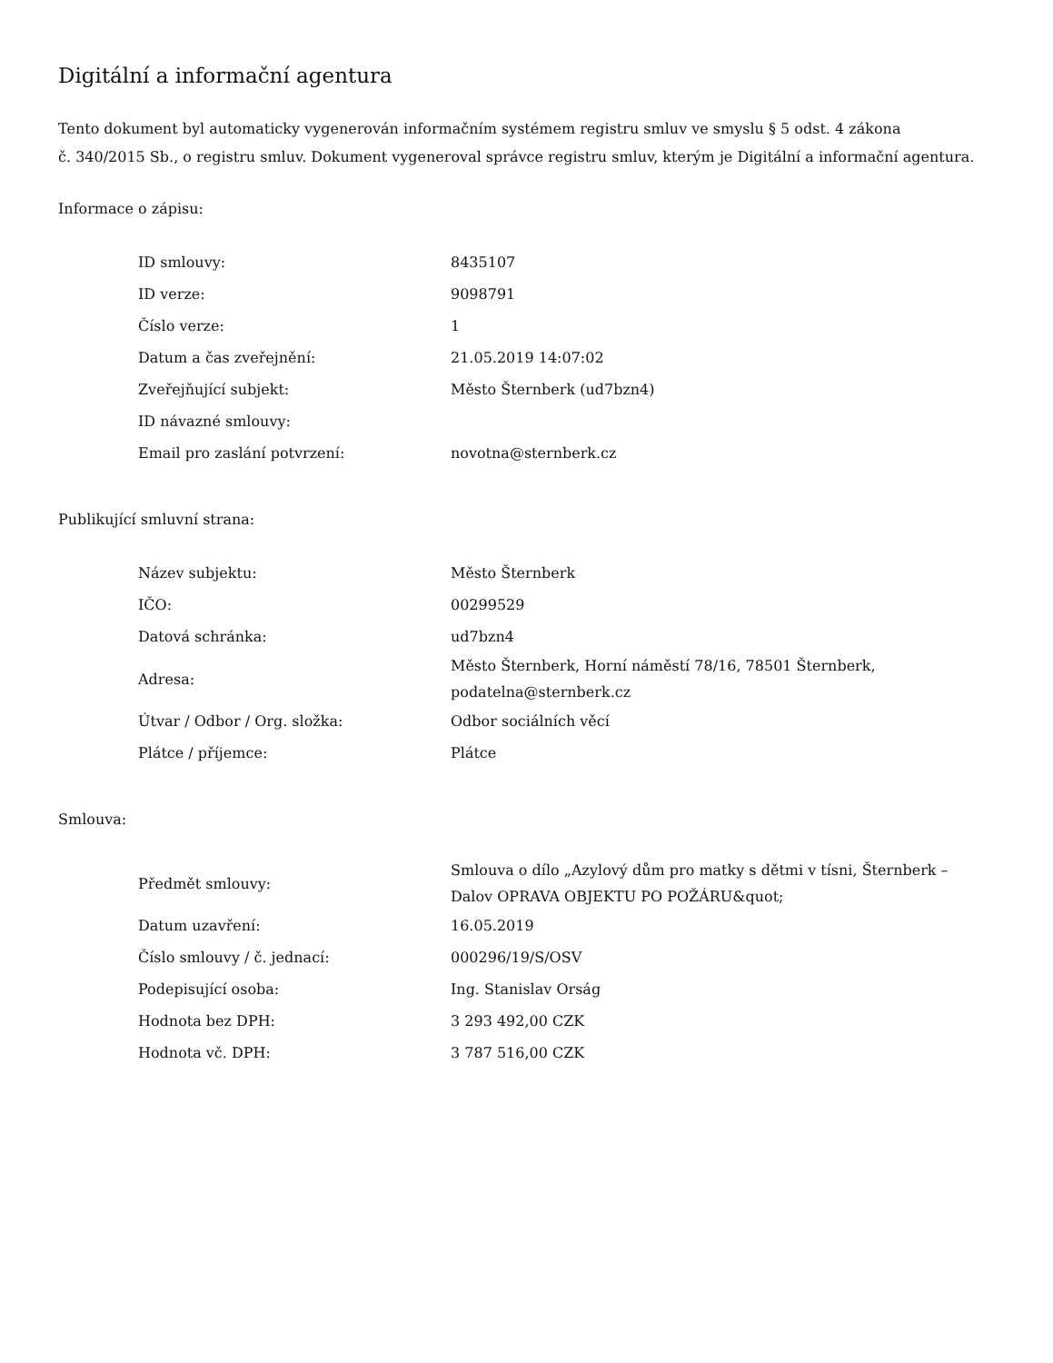Digitální a informační agentura
Tento dokument byl automaticky vygenerován informačním systémem registru smluv ve smyslu § 5 odst. 4 zákona
č. 340/2015 Sb., o registru smluv. Dokument vygeneroval správce registru smluv, kterým je Digitální a informační agentura.
Informace o zápisu:
| ID smlouvy: | 8435107 |
| ID verze: | 9098791 |
| Číslo verze: | 1 |
| Datum a čas zveřejnění: | 21.05.2019 14:07:02 |
| Zveřejňující subjekt: | Město Šternberk (ud7bzn4) |
| ID návazné smlouvy: | |
| Email pro zaslání potvrzení: | novotna@sternberk.cz |
Publikující smluvní strana:
| Název subjektu: | Město Šternberk |
| IČO: | 00299529 |
| Datová schránka: | ud7bzn4 |
| Adresa: | Město Šternberk, Horní náměstí 78/16, 78501 Šternberk, podatelna@sternberk.cz |
| Útvar / Odbor / Org. složka: | Odbor sociálních věcí |
| Plátce / příjemce: | Plátce |
Smlouva:
| Předmět smlouvy: | Smlouva o dílo „Azylový dům pro matky s dětmi v tísni, Šternberk – Dalov OPRAVA OBJEKTU PO POŽÁRU&quot; |
| Datum uzavření: | 16.05.2019 |
| Číslo smlouvy / č. jednací: | 000296/19/S/OSV |
| Podepisující osoba: | Ing. Stanislav Orság |
| Hodnota bez DPH: | 3 293 492,00 CZK |
| Hodnota vč. DPH: | 3 787 516,00 CZK |